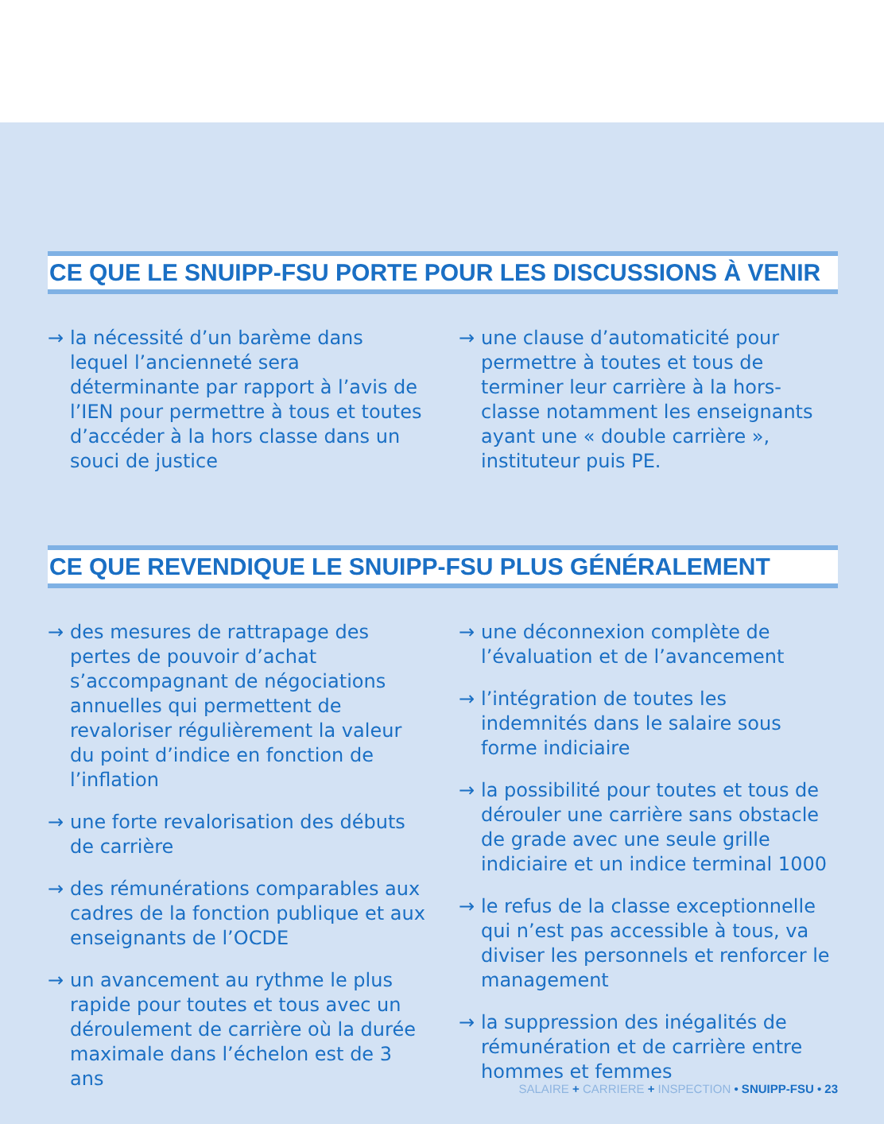CE QUE LE SNUIPP-FSU PORTE POUR LES DISCUSSIONS À VENIR
→ la nécessité d’un barème dans lequel l’ancienneté sera déterminante par rapport à l’avis de l’IEN pour permettre à tous et toutes d’accéder à la hors classe dans un souci de justice
→ une clause d’automaticité pour permettre à toutes et tous de terminer leur carrière à la hors-classe notamment les enseignants ayant une « double carrière », instituteur puis PE.
CE QUE REVENDIQUE LE SNUIPP-FSU PLUS GÉNÉRALEMENT
→ des mesures de rattrapage des pertes de pouvoir d’achat s’accompagnant de négociations annuelles qui permettent de revaloriser régulièrement la valeur du point d’indice en fonction de l’inflation
→ une forte revalorisation des débuts de carrière
→ des rémunérations comparables aux cadres de la fonction publique et aux enseignants de l’OCDE
→ un avancement au rythme le plus rapide pour toutes et tous avec un déroulement de carrière où la durée maximale dans l’échelon est de 3 ans
→ une déconnexion complète de l’évaluation et de l’avancement
→ l’intégration de toutes les indemnités dans le salaire sous forme indiciaire
→ la possibilité pour toutes et tous de dérouler une carrière sans obstacle de grade avec une seule grille indiciaire et un indice terminal 1000
→ le refus de la classe exceptionnelle qui n’est pas accessible à tous, va diviser les personnels et renforcer le management
→ la suppression des inégalités de rémunération et de carrière entre hommes et femmes
SALAIRE + CARRIERE + INSPECTION • SNUIPP-FSU • 23